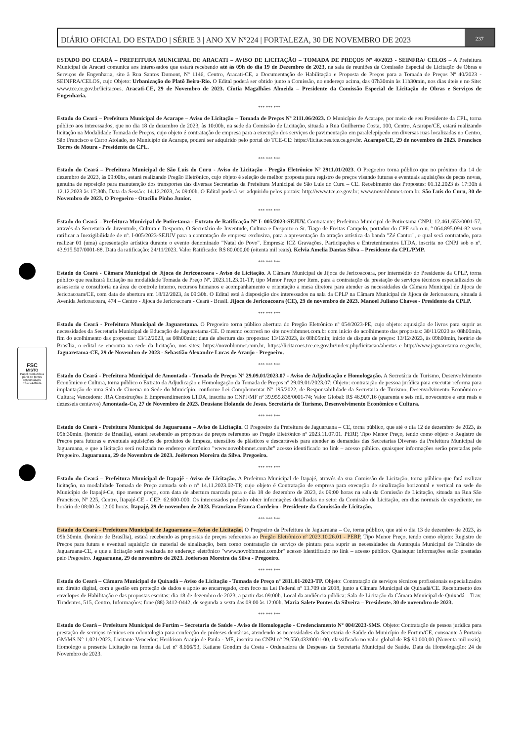FSC
MISTO
Papel produzido a partir de fontes responsáveis
FSC C126031
DIÁRIO OFICIAL DO ESTADO | SÉRIE 3 | ANO XV Nº224 | FORTALEZA, 30 DE NOVEMBRO DE 2023
237
ESTADO DO CEARÁ – PREFEITURA MUNICIPAL DE ARACATI – AVISO DE LICITAÇÃO – TOMADA DE PREÇOS Nº 40/2023 - SEINFRA/ CELOS – A Prefeitura Municipal de Aracati comunica aos interessados que estará recebendo até às 09h do dia 19 de Dezembro de 2023, na sala de reuniões da Comissão Especial de Licitação de Obras e Serviços de Engenharia, sito à Rua Santos Dumont, Nº 1146, Centro, Aracati-CE, a Documentação de Habilitação e Proposta de Preços para a Tomada de Preços Nº 40/2023 - SEINFRA/CELOS, cujo Objeto: Urbanização do Platô Beira-Rio. O Edital poderá ser obtido junto a Comissão, no endereço acima, das 07h30min às 11h30min, nos dias úteis e no Site: www.tce.ce.gov.br/licitacoes. Aracati-CE, 29 de Novembro de 2023. Cíntia Magalhães Almeida – Presidente da Comissão Especial de Licitação de Obras e Serviços de Engenharia.
*** *** ***
Estado do Ceará – Prefeitura Municipal de Acarape – Aviso de Licitação – Tomada de Preços Nº 2111.06/2023. O Município de Acarape, por meio de seu Presidente da CPL, torna público aos interessados, que no dia 18 de dezembro de 2023, às 10:00h, na sede da Comissão de Licitação, situada a Rua Guilherme Costa, 100, Centro, Acarape/CE, estará realizando licitação na Modalidade Tomada de Preços, cujo objeto é contratação de empresa para a execução dos serviços de pavimentação em paralelepípedo em diversas ruas localizadas no Centro, São Francisco e Carro Atolado, no Município de Acarape, poderá ser adquirido pelo portal do TCE-CE: https://licitacoes.tce.ce.gov.br. Acarape/CE, 29 de novembro de 2023. Francisco Torres de Moura - Presidente da CPL.
*** *** ***
Estado do Ceará – Prefeitura Municipal de São Luís do Curu - Aviso de Licitação - Pregão Eletrônico Nº 2911.01/2023. O Pregoeiro torna público que no próximo dia 14 de dezembro de 2023, às 09:00hs, estará realizando Pregão Eletrônico, cujo objeto é seleção de melhor proposta para registro de preços visando futuras e eventuais aquisições de peças novas, genuína de reposição para manutenção dos transportes das diversas Secretarias da Prefeitura Municipal de São Luís do Curu – CE. Recebimento das Propostas: 01.12.2023 às 17:30h à 12.12.2023 às 17:30h. Data da Sessão: 14.12.2023, às 09:00h. O Edital poderá ser adquirido pelos portais: http://www.tce.ce.gov.br; www.novobbmnet.com.br. São Luís do Curu, 30 de Novembro de 2023. O Pregoeiro - Otacilio Pinho Junior.
*** *** ***
Estado do Ceará – Prefeitura Municipal de Potiretama - Extrato de Ratificação Nº I- 005/2023-SEJUV. Contratante: Prefeitura Municipal de Potiretama CNPJ: 12.461.653/0001-57, através da Secretaria de Juventude, Cultura e Desporto. O Secretário de Juventude, Cultura e Desporto o Sr. Tiago de Freitas Campelo, portador do CPF sob o n. º 064.895.094-82 vem ratificar a Inexigibilidade de nº. I-005/2023-SEJUV para a contratação de empresa exclusiva, para a apresentação da atração artística da banda "Zé Cantor", o qual será contratado, para realizar 01 (uma) apresentação artística durante o evento denominado "Natal do Povo". Empresa: ICZ Gravações, Participações e Entretenimentos LTDA, inscrita no CNPJ sob o nº. 43.915.507/0001-88. Data da ratificação: 24/11/2023. Valor Ratificado: R$ 80.000,00 (oitenta mil reais). Kelvia Amelia Dantas Silva – Presidente da CPL/PMP.
*** *** ***
Estado do Ceará - Câmara Municipal de Jijoca de Jericoacoara - Aviso de Licitação. A Câmara Municipal de Jijoca de Jericoacoara, por intermédio do Presidente da CPLP, torna público que realizará licitação na modalidade Tomada de Preço Nº. 2023.11.23.01-TP, tipo Menor Preço por Item, para a contratação da prestação de serviços técnicos especializados de assessoria e consultoria na área de controle interno, recursos humanos e acompanhamento e orientação a mesa diretora para atender as necessidades da Câmara Municipal de Jijoca de Jericoacoara/CE, com data de abertura em 18/12/2023, às 09:30h. O Edital está à disposição dos interessados na sala da CPLP na Câmara Municipal de Jijoca de Jericoacoara, situada à Avenida Jericoacoara, 474 – Centro - Jijoca de Jericoacoara - Ceará - Brasil. Jijoca de Jericoacoara (CE), 29 de novembro de 2023. Manoel Juliano Chaves - Presidente da CPLP.
*** *** ***
Estado do Ceará - Prefeitura Municipal de Jaguaretama. O Pregoeiro torna público abertura do Pregão Eletrônico nº 054/2023-PE, cujo objeto: aquisição de livros para suprir as necessidades da Secretaria Municipal de Educação de Jaguaretama-CE. O mesmo ocorrerá no site novobbmnet.com.br com início do acolhimento das propostas: 30/11/2023 as 08h00min, fim do acolhimento das propostas: 13/12/2023, as 08h00min; data de abertura das propostas: 13/12/2023, às 08h05min; início de disputa de preços: 13/12/2023, às 09h00min, horário de Brasília, o edital se encontra na sede da licitação, nos sites: https://novobbmnet.com.br, https://licitacoes.tce.ce.gov.br/index.php/licitacao/abertas e http://www.jaguaretama.ce.gov.br, Jaguaretama-CE, 29 de Novembro de 2023 - Sebastião Alexandre Lucas de Araujo - Pregoeiro.
*** *** ***
Estado do Ceará - Prefeitura Municipal de Amontada - Tomada de Preços Nº 29.09.01/2023.07 - Aviso de Adjudicação e Homologação. A Secretária de Turismo, Desenvolvimento Econômico e Cultura, torna público o Extrato da Adjudicação e Homologação da Tomada de Preços nº 29.09.01/2023.07; Objeto: contratação de pessoa jurídica para executar reforma para implantação de uma Sala de Cinema na Sede do Município, conforme Lei Complementar Nº 195/2022, de Responsabilidade da Secretaria de Turismo, Desenvolvimento Econômico e Cultura; Vencedora: JRA Construções E Empreendimentos LTDA, inscrita no CNPJ/MF nº 39.955.838/0001-74; Valor Global: R$ 46.907,16 (quarenta e seis mil, novecentos e sete reais e dezesseis centavos) Amontada-Ce, 27 de Novembro de 2023. Deusiane Holanda de Jesus. Secretária de Turismo, Desenvolvimento Econômico e Cultura.
*** *** ***
Estado do Ceará - Prefeitura Municipal de Jaguaruana – Aviso de Licitação. O Pregoeiro da Prefeitura de Jaguaruana – CE, torna público, que até o dia 12 de dezembro de 2023, às 09h:30min. (horário de Brasília), estará recebendo as propostas de preços referentes ao Pregão Eletrônico nº 2023.11.07.01. PERP, Tipo Menor Preço, tendo como objeto o Registro de Preços para futuras e eventuais aquisições de produtos de limpeza, utensílios de plásticos e descartáveis para atender as demandas das Secretarias Diversas da Prefeitura Municipal de Jaguaruana, e que a licitação será realizada no endereço eletrônico "www.novobbmnet.com.br" acesso identificado no link – acesso público. quaisquer informações serão prestadas pelo Pregoeiro. Jaguaruana, 29 de Novembro de 2023. Joéferson Moreira da Silva. Pregoeiro.
*** *** ***
Estado do Ceará – Prefeitura Municipal de Itapajé - Aviso de Licitação. A Prefeitura Municipal de Itapajé, através da sua Comissão de Licitação, torna público que fará realizar licitação, na modalidade Tomada de Preço autuada sob o nº 14.11.2023.02-TP, cujo objeto é Contratação de empresa para execução de sinalização horizontal e vertical na sede do Município de Itapajé-Ce, tipo menor preço, com data de abertura marcada para o dia 18 de dezembro de 2023, às 09:00 horas na sala da Comissão de Licitação, situada na Rua São Francisco, Nº 225, Centro, Itapajé-CE - CEP: 62.600-000. Os interessados poderão obter informações detalhadas no setor da Comissão de Licitação, em dias normais de expediente, no horário de 08:00 às 12:00 horas. Itapajé, 29 de novembro de 2023. Franciano Franca Cordeiro - Presidente da Comissão de Licitação.
*** *** ***
Estado do Ceará - Prefeitura Municipal de Jaguaruana – Aviso de Licitação. O Pregoeiro da Prefeitura de Jaguaruana – Ce, torna público, que até o dia 13 de dezembro de 2023, às 09h:30min. (horário de Brasília), estará recebendo as propostas de preços referentes ao Pregão Eletrônico nº 2023.10.26.01 - PERP, Tipo Menor Preço, tendo como objeto: Registro de Preços para futura e eventual aquisição de material de sinalização, bem como contratação de serviço de pintura para suprir as necessidades da Autarquia Municipal de Trânsito de Jaguaruana-CE, e que a licitação será realizada no endereço eletrônico "www.novobbmnet.com.br" acesso identificado no link – acesso público. Quaisquer informações serão prestadas pelo Pregoeiro. Jaguaruana, 29 de novembro de 2023. Joéferson Moreira da Silva - Pregoeiro.
*** *** ***
Estado do Ceará – Câmara Municipal de Quixadá – Aviso de Licitação - Tomada de Preço nº 2811.01-2023-TP. Objeto: Contratação de serviços técnicos profissionais especializados em direito digital, com a gestão em proteção de dados e apoio ao encarregado, com foco na Lei Federal nº 13.709 de 2018, junto a Câmara Municipal de Quixadá/CE. Recebimento dos envelopes de Habilitação e das propostas escritas: dia 18 de dezembro de 2023, a partir das 09:00h. Local da audiência pública: Sala de Licitação da Câmara Municipal de Quixadá – Trav. Tiradentes, 515, Centro. Informações: fone (88) 3412-0442, de segunda a sexta das 08:00 às 12:00h. Maria Salete Pontes da Silveira – Presidente. 30 de novembro de 2023.
*** *** ***
Estado do Ceará – Prefeitura Municipal de Fortim – Secretaria de Saúde - Aviso de Homologação - Credenciamento N° 004/2023-SMS. Objeto: Contratação de pessoa jurídica para prestação de serviços técnicos em odontologia para confecção de próteses dentárias, atendendo as necessidades da Secretaria de Saúde do Município de Fortim/CE, consoante à Portaria GM/MS N° 1.021/2023. Licitante Vencedor: Herikison Araujo de Paula - ME, inscrita no CNPJ nº 29.550.433/0001-00, classificado no valor global de R$ 90.000,00 (Noventa mil reais). Homologo a presente Licitação na forma da Lei nº 8.666/93, Katiane Gondim da Costa - Ordenadora de Despesas da Secretaria Municipal de Saúde. Data da Homologação: 24 de Novembro de 2023.